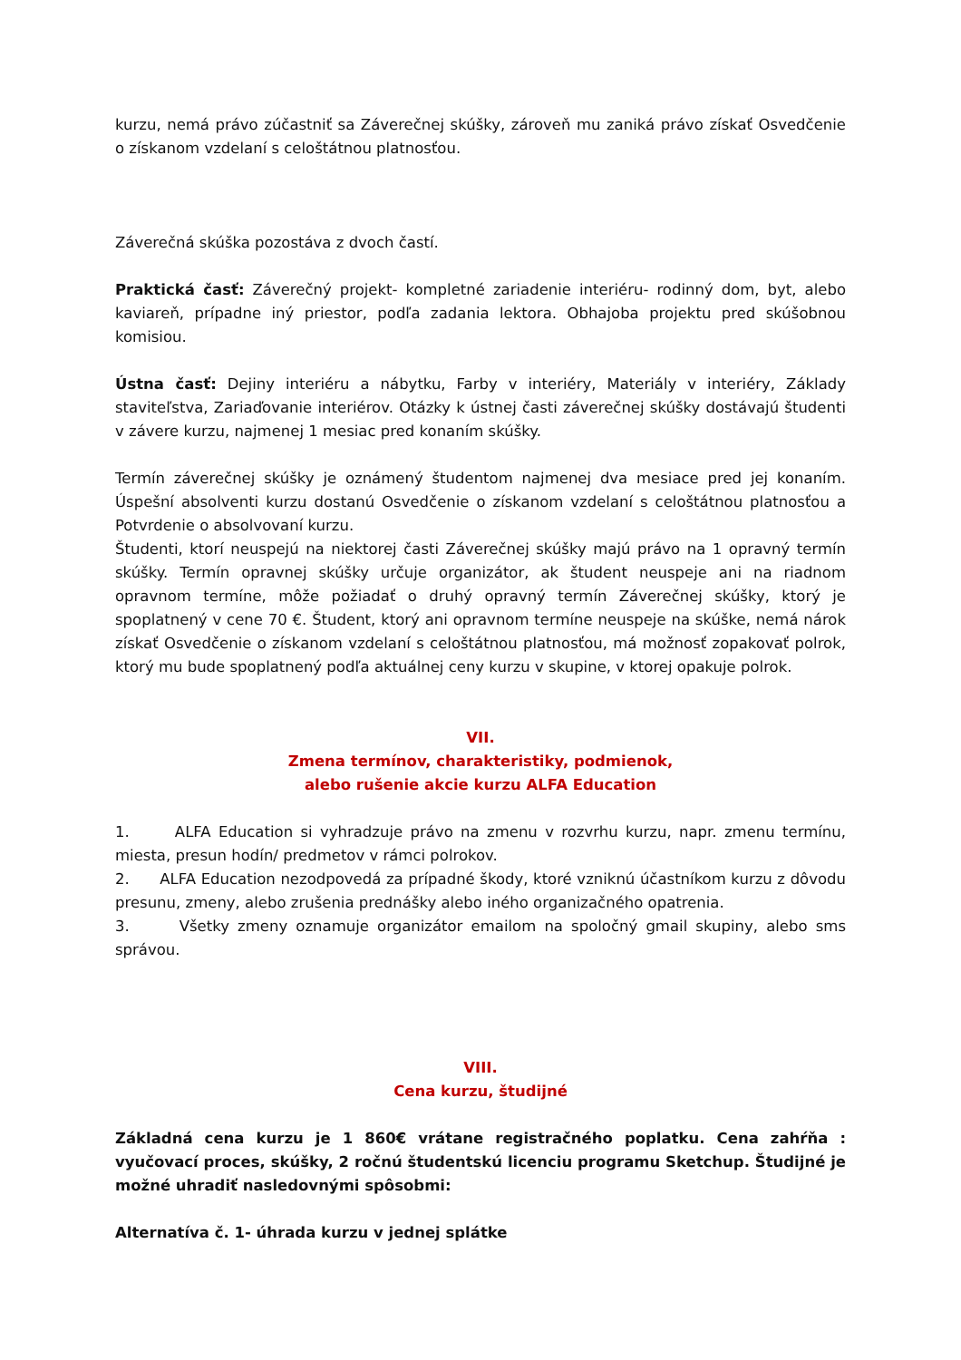kurzu, nemá právo zúčastniť sa Záverečnej skúšky, zároveň mu zaniká právo získať Osvedčenie o získanom vzdelaní s celoštátnou platnosťou.
Záverečná skúška pozostáva z dvoch častí.
Praktická časť: Záverečný projekt- kompletné zariadenie interiéru- rodinný dom, byt, alebo kaviareň, prípadne iný priestor, podľa zadania lektora. Obhajoba projektu pred skúšobnou komisiou.
Ústna časť: Dejiny interiéru a nábytku, Farby v interiéry, Materiály v interiéry, Základy staviteľstva, Zariaďovanie interiérov. Otázky k ústnej časti záverečnej skúšky dostávajú študenti v závere kurzu, najmenej 1 mesiac pred konaním skúšky.
Termín záverečnej skúšky je oznámený študentom najmenej dva mesiace pred jej konaním. Úspešní absolventi kurzu dostanú Osvedčenie o získanom vzdelaní s celoštátnou platnosťou a Potvrdenie o absolvovaní kurzu.
Študenti, ktorí neuspejú na niektorej časti Záverečnej skúšky majú právo na 1 opravný termín skúšky. Termín opravnej skúšky určuje organizátor, ak študent neuspeje ani na riadnom opravnom termíne, môže požiadať o druhý opravný termín Záverečnej skúšky, ktorý je spoplatnený v cene 70 €. Študent, ktorý ani opravnom termíne neuspeje na skúške, nemá nárok získať Osvedčenie o získanom vzdelaní s celoštátnou platnosťou, má možnosť zopakovať polrok, ktorý mu bude spoplatnený podľa aktuálnej ceny kurzu v skupine, v ktorej opakuje polrok.
VII.
Zmena termínov, charakteristiky, podmienok,
alebo rušenie akcie kurzu ALFA Education
1. ALFA Education si vyhradzuje právo na zmenu v rozvrhu kurzu, napr. zmenu termínu, miesta, presun hodín/ predmetov v rámci polrokov.
2. ALFA Education nezodpovedá za prípadné škody, ktoré vzniknú účastníkom kurzu z dôvodu presunu, zmeny, alebo zrušenia prednášky alebo iného organizačného opatrenia.
3. Všetky zmeny oznamuje organizátor emailom na spoločný gmail skupiny, alebo sms správou.
VIII.
Cena kurzu, študijné
Základná cena kurzu je 1 860€ vrátane registračného poplatku. Cena zahŕňa : vyučovací proces, skúšky, 2 ročnú študentskú licenciu programu Sketchup. Študijné je možné uhradiť nasledovnými spôsobmi:
Alternatíva č. 1- úhrada kurzu v jednej splátke